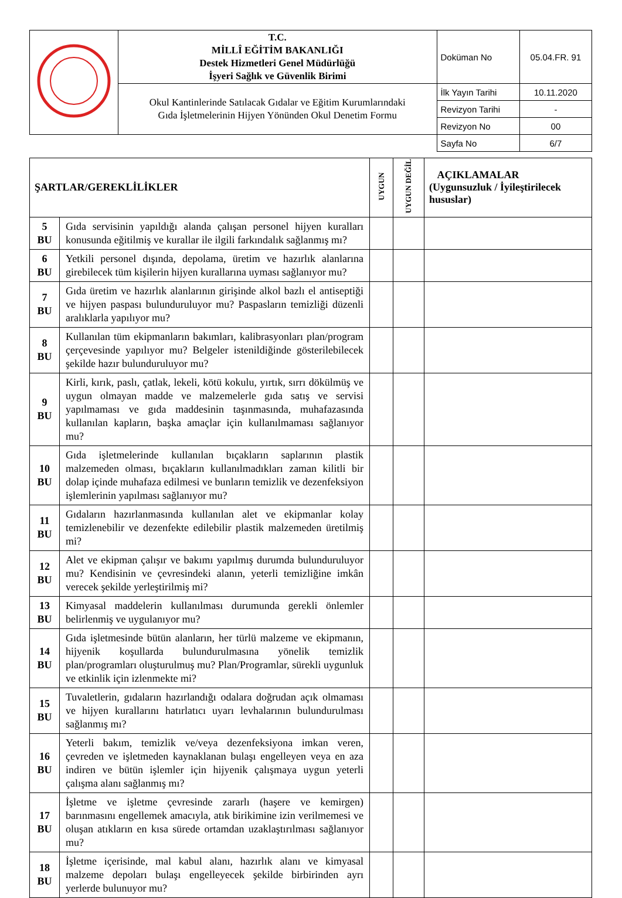| | T.C. MİLLÎ EĞİTİM BAKANLIĞI Destek Hizmetleri Genel Müdürlüğü İşyeri Sağlık ve Güvenlik Birimi | Doküman No | 05.04.FR. 91 |
| | Okul Kantinlerinde Satılacak Gıdalar ve Eğitim Kurumlarındaki Gıda İşletmelerinin Hijyen Yönünden Okul Denetim Formu | İlk Yayın Tarihi | 10.11.2020 |
| | | Revizyon Tarihi | - |
| | | Revizyon No | 00 |
| | | Sayfa No | 6/7 |
| ŞARTLAR/GEREKLİLİKLER | | UYGUN | UYGUN DEĞİL | AÇIKLAMALAR (Uygunsuzluk / İyileştirilecek hususlar) |
| --- | --- | --- | --- | --- |
| 5 BU | Gıda servisinin yapıldığı alanda çalışan personel hijyen kuralları konusunda eğitilmiş ve kurallar ile ilgili farkındalık sağlanmış mı? | | | |
| 6 BU | Yetkili personel dışında, depolama, üretim ve hazırlık alanlarına girebilecek tüm kişilerin hijyen kurallarına uyması sağlanıyor mu? | | | |
| 7 BU | Gıda üretim ve hazırlık alanlarının girişinde alkol bazlı el antiseptiği ve hijyen paspası bulunduruluyor mu? Paspasların temizliği düzenli aralıklarla yapılıyor mu? | | | |
| 8 BU | Kullanılan tüm ekipmanların bakımları, kalibrasyonları plan/program çerçevesinde yapılıyor mu? Belgeler istenildiğinde gösterilebilecek şekilde hazır bulunduruluyor mu? | | | |
| 9 BU | Kirli, kırık, paslı, çatlak, lekeli, kötü kokulu, yırtık, sırrı dökülmüş ve uygun olmayan madde ve malzemelerle gıda satış ve servisi yapılmaması ve gıda maddesinin taşınmasında, muhafazasında kullanılan kapların, başka amaçlar için kullanılmaması sağlanıyor mu? | | | |
| 10 BU | Gıda işletmelerinde kullanılan bıçakların saplarının plastik malzemeden olması, bıçakların kullanılmadıkları zaman kilitli bir dolap içinde muhafaza edilmesi ve bunların temizlik ve dezenfeksiyon işlemlerinin yapılması sağlanıyor mu? | | | |
| 11 BU | Gıdaların hazırlanmasında kullanılan alet ve ekipmanlar kolay temizlenebilir ve dezenfekte edilebilir plastik malzemeden üretilmiş mi? | | | |
| 12 BU | Alet ve ekipman çalışır ve bakımı yapılmış durumda bulunduruluyor mu? Kendisinin ve çevresindeki alanın, yeterli temizliğine imkân verecek şekilde yerleştirilmiş mi? | | | |
| 13 BU | Kimyasal maddelerin kullanılması durumunda gerekli önlemler belirlenmiş ve uygulanıyor mu? | | | |
| 14 BU | Gıda işletmesinde bütün alanların, her türlü malzeme ve ekipmanın, hijyenik koşullarda bulundurulmasına yönelik temizlik plan/programları oluşturulmuş mu? Plan/Programlar, sürekli uygunluk ve etkinlik için izlenmekte mi? | | | |
| 15 BU | Tuvaletlerin, gıdaların hazırlandığı odalara doğrudan açık olmaması ve hijyen kurallarını hatırlatıcı uyarı levhalarının bulundurulması sağlanmış mı? | | | |
| 16 BU | Yeterli bakım, temizlik ve/veya dezenfeksiyona imkan veren, çevreden ve işletmeden kaynaklanan bulaşı engelleyen veya en aza indiren ve bütün işlemler için hijyenik çalışmaya uygun yeterli çalışma alanı sağlanmış mı? | | | |
| 17 BU | İşletme ve işletme çevresinde zararlı (haşere ve kemirgen) barınmasını engellemek amacıyla, atık birikimine izin verilmemesi ve oluşan atıkların en kısa sürede ortamdan uzaklaştırılması sağlanıyor mu? | | | |
| 18 BU | İşletme içerisinde, mal kabul alanı, hazırlık alanı ve kimyasal malzeme depoları bulaşı engelleyecek şekilde birbirinden ayrı yerlerde bulunuyor mu? | | | |